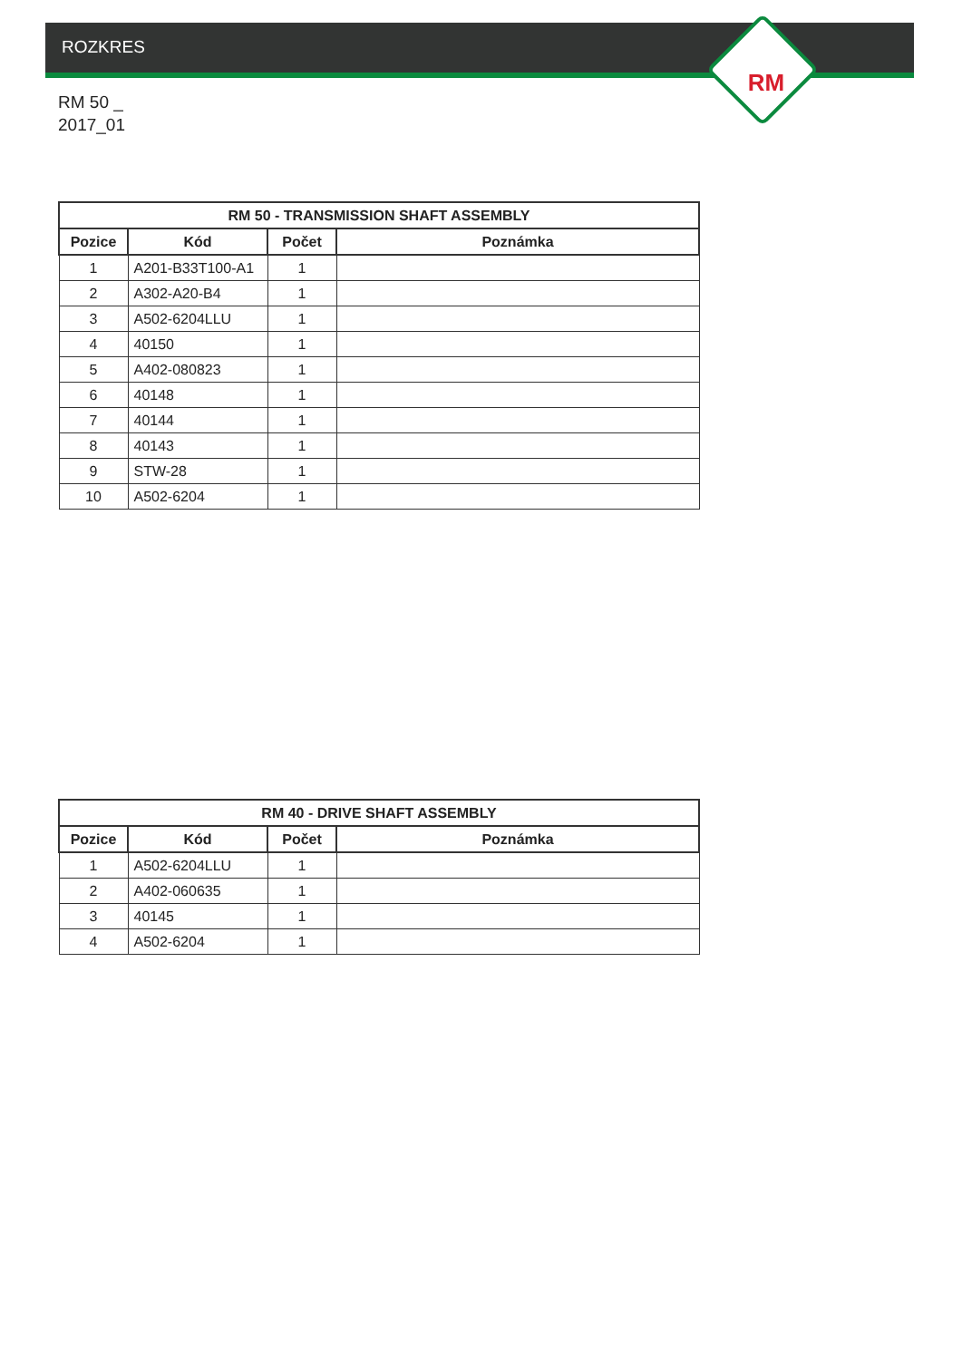ROZKRES
RM
RM 50 _
2017_01
| RM 50 - TRANSMISSION SHAFT ASSEMBLY | | | |
| --- | --- | --- | --- |
| Pozice | Kód | Počet | Poznámka |
| 1 | A201-B33T100-A1 | 1 | |
| 2 | A302-A20-B4 | 1 | |
| 3 | A502-6204LLU | 1 | |
| 4 | 40150 | 1 | |
| 5 | A402-080823 | 1 | |
| 6 | 40148 | 1 | |
| 7 | 40144 | 1 | |
| 8 | 40143 | 1 | |
| 9 | STW-28 | 1 | |
| 10 | A502-6204 | 1 | |
| RM 40 - DRIVE SHAFT ASSEMBLY | | | |
| --- | --- | --- | --- |
| Pozice | Kód | Počet | Poznámka |
| 1 | A502-6204LLU | 1 | |
| 2 | A402-060635 | 1 | |
| 3 | 40145 | 1 | |
| 4 | A502-6204 | 1 | |